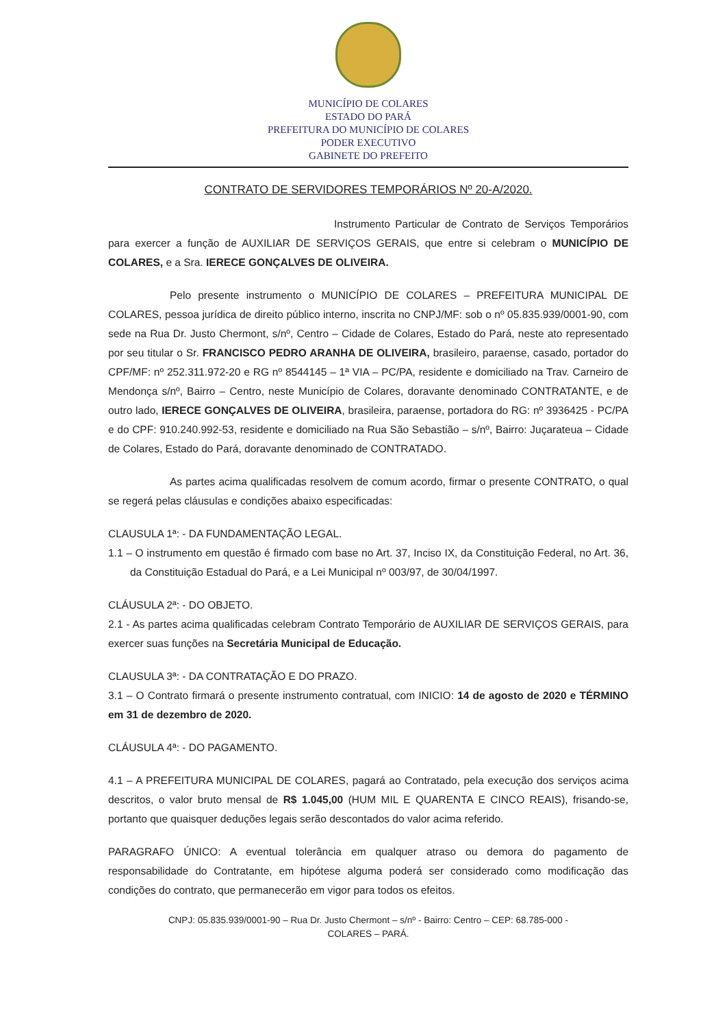MUNICÍPIO DE COLARES
ESTADO DO PARÁ
PREFEITURA DO MUNICÍPIO DE COLARES
PODER EXECUTIVO
GABINETE DO PREFEITO
CONTRATO DE SERVIDORES TEMPORÁRIOS Nº 20-A/2020.
Instrumento Particular de Contrato de Serviços Temporários para exercer a função de AUXILIAR DE SERVIÇOS GERAIS, que entre si celebram o MUNICÍPIO DE COLARES, e a Sra. IERECE GONÇALVES DE OLIVEIRA.
Pelo presente instrumento o MUNICÍPIO DE COLARES – PREFEITURA MUNICIPAL DE COLARES, pessoa jurídica de direito público interno, inscrita no CNPJ/MF: sob o nº 05.835.939/0001-90, com sede na Rua Dr. Justo Chermont, s/nº, Centro – Cidade de Colares, Estado do Pará, neste ato representado por seu titular o Sr. FRANCISCO PEDRO ARANHA DE OLIVEIRA, brasileiro, paraense, casado, portador do CPF/MF: nº 252.311.972-20 e RG nº 8544145 – 1ª VIA – PC/PA, residente e domiciliado na Trav. Carneiro de Mendonça s/nº, Bairro – Centro, neste Município de Colares, doravante denominado CONTRATANTE, e de outro lado, IERECE GONÇALVES DE OLIVEIRA, brasileira, paraense, portadora do RG: nº 3936425 - PC/PA e do CPF: 910.240.992-53, residente e domiciliado na Rua São Sebastião – s/nº, Bairro: Juçarateua – Cidade de Colares, Estado do Pará, doravante denominado de CONTRATADO.
As partes acima qualificadas resolvem de comum acordo, firmar o presente CONTRATO, o qual se regerá pelas cláusulas e condições abaixo especificadas:
CLAUSULA 1ª: - DA FUNDAMENTAÇÃO LEGAL.
1.1 – O instrumento em questão é firmado com base no Art. 37, Inciso IX, da Constituição Federal, no Art. 36, da Constituição Estadual do Pará, e a Lei Municipal nº 003/97, de 30/04/1997.
CLÁUSULA 2ª: - DO OBJETO.
2.1 - As partes acima qualificadas celebram Contrato Temporário de AUXILIAR DE SERVIÇOS GERAIS, para exercer suas funções na Secretária Municipal de Educação.
CLAUSULA 3ª: - DA CONTRATAÇÃO E DO PRAZO.
3.1 – O Contrato firmará o presente instrumento contratual, com INICIO: 14 de agosto de 2020 e TÉRMINO em 31 de dezembro de 2020.
CLÁUSULA 4ª: - DO PAGAMENTO.
4.1 – A PREFEITURA MUNICIPAL DE COLARES, pagará ao Contratado, pela execução dos serviços acima descritos, o valor bruto mensal de R$ 1.045,00 (HUM MIL E QUARENTA E CINCO REAIS), frisando-se, portanto que quaisquer deduções legais serão descontados do valor acima referido.
PARAGRAFO ÚNICO: A eventual tolerância em qualquer atraso ou demora do pagamento de responsabilidade do Contratante, em hipótese alguma poderá ser considerado como modificação das condições do contrato, que permanecerão em vigor para todos os efeitos.
CNPJ: 05.835.939/0001-90 – Rua Dr. Justo Chermont – s/nº - Bairro: Centro – CEP: 68.785-000 -
COLARES – PARÁ.